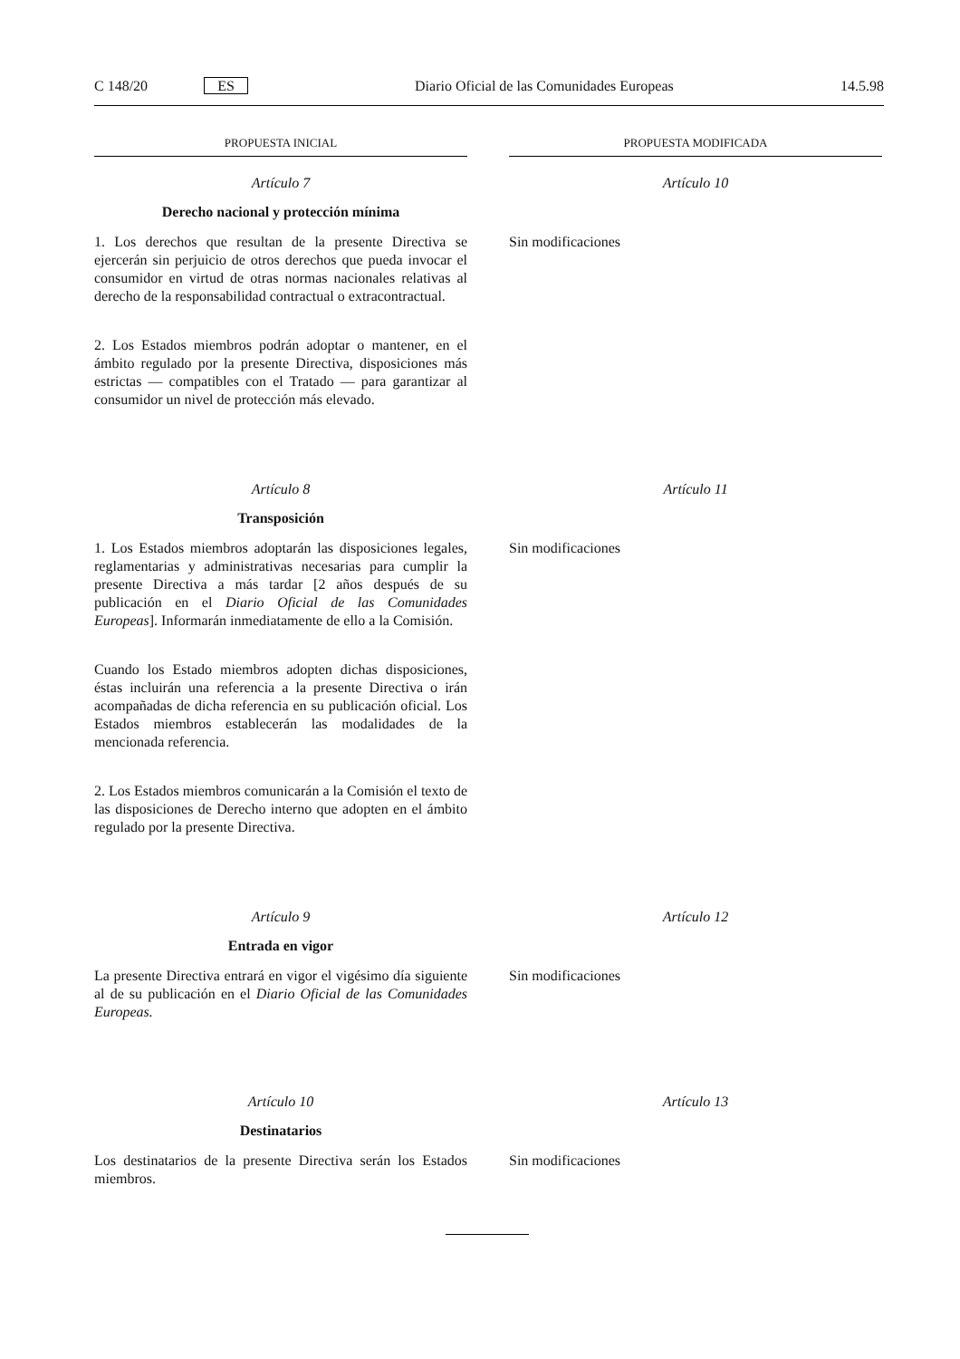C 148/20 ES Diario Oficial de las Comunidades Europeas 14.5.98
PROPUESTA INICIAL PROPUESTA MODIFICADA
Artículo 7
Derecho nacional y protección mínima
1. Los derechos que resultan de la presente Directiva se ejercerán sin perjuicio de otros derechos que pueda invocar el consumidor en virtud de otras normas nacionales relativas al derecho de la responsabilidad contractual o extracontractual.
2. Los Estados miembros podrán adoptar o mantener, en el ámbito regulado por la presente Directiva, disposiciones más estrictas — compatibles con el Tratado — para garantizar al consumidor un nivel de protección más elevado.
Artículo 10
Sin modificaciones
Artículo 8
Transposición
1. Los Estados miembros adoptarán las disposiciones legales, reglamentarias y administrativas necesarias para cumplir la presente Directiva a más tardar [2 años después de su publicación en el Diario Oficial de las Comunidades Europeas]. Informarán inmediatamente de ello a la Comisión.
Cuando los Estado miembros adopten dichas disposiciones, éstas incluirán una referencia a la presente Directiva o irán acompañadas de dicha referencia en su publicación oficial. Los Estados miembros establecerán las modalidades de la mencionada referencia.
2. Los Estados miembros comunicarán a la Comisión el texto de las disposiciones de Derecho interno que adopten en el ámbito regulado por la presente Directiva.
Artículo 11
Sin modificaciones
Artículo 9
Entrada en vigor
La presente Directiva entrará en vigor el vigésimo día siguiente al de su publicación en el Diario Oficial de las Comunidades Europeas.
Artículo 12
Sin modificaciones
Artículo 10
Destinatarios
Los destinatarios de la presente Directiva serán los Estados miembros.
Artículo 13
Sin modificaciones